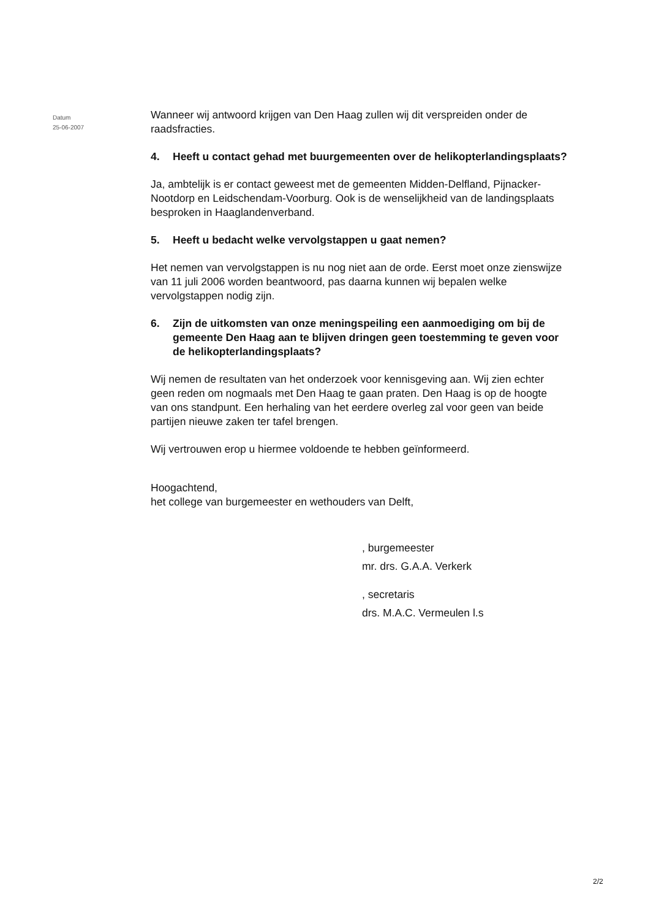Datum
25-06-2007
Wanneer wij antwoord krijgen van Den Haag zullen wij dit verspreiden onder de raadsfracties.
4. Heeft u contact gehad met buurgemeenten over de helikopterlandingsplaats?
Ja, ambtelijk is er contact geweest met de gemeenten Midden-Delfland, Pijnacker-Nootdorp en Leidschendam-Voorburg. Ook is de wenselijkheid van de landingsplaats besproken in Haaglandenverband.
5. Heeft u bedacht welke vervolgstappen u gaat nemen?
Het nemen van vervolgstappen is nu nog niet aan de orde. Eerst moet onze zienswijze van 11 juli 2006 worden beantwoord, pas daarna kunnen wij bepalen welke vervolgstappen nodig zijn.
6. Zijn de uitkomsten van onze meningspeiling een aanmoediging om bij de gemeente Den Haag aan te blijven dringen geen toestemming te geven voor de helikopterlandingsplaats?
Wij nemen de resultaten van het onderzoek voor kennisgeving aan. Wij zien echter geen reden om nogmaals met Den Haag te gaan praten. Den Haag is op de hoogte van ons standpunt. Een herhaling van het eerdere overleg zal voor geen van beide partijen nieuwe zaken ter tafel brengen.
Wij vertrouwen erop u hiermee voldoende te hebben geïnformeerd.
Hoogachtend,
het college van burgemeester en wethouders van Delft,
, burgemeester
mr. drs. G.A.A. Verkerk
, secretaris
drs. M.A.C. Vermeulen l.s
2/2